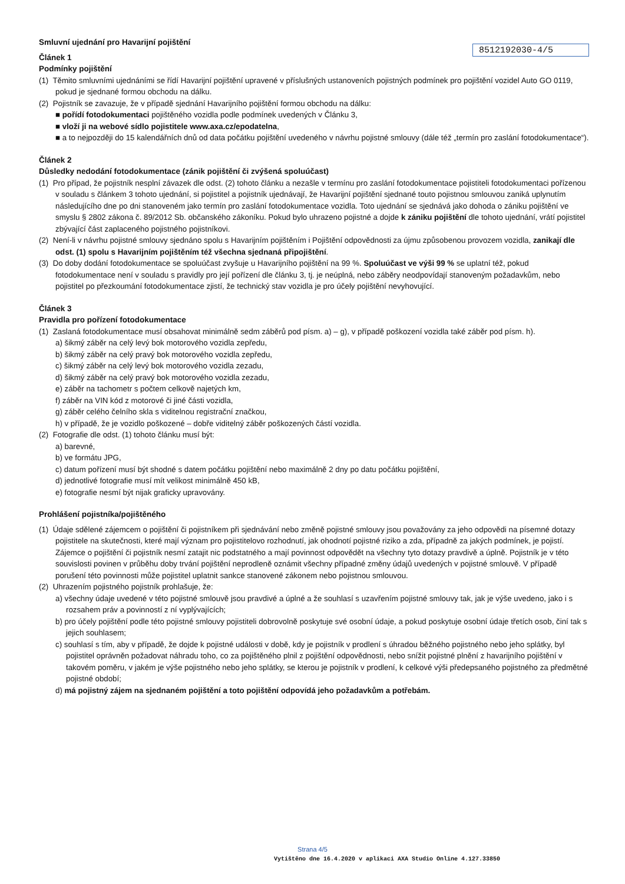Smluvní ujednání pro Havarijní pojištění
Článek 1
Podmínky pojištění
8512192030-4/5
(1) Těmito smluvními ujednáními se řídí Havarijní pojištění upravené v příslušných ustanoveních pojistných podmínek pro pojištění vozidel Auto GO 0119, pokud je sjednané formou obchodu na dálku.
(2) Pojistník se zavazuje, že v případě sjednání Havarijního pojištění formou obchodu na dálku:
■ pořídí fotodokumentaci pojištěného vozidla podle podmínek uvedených v Článku 3,
■ vloží ji na webové sídlo pojistitele www.axa.cz/epodatelna,
■ a to nejpozději do 15 kalendářních dnů od data počátku pojištění uvedeného v návrhu pojistné smlouvy (dále též „termín pro zaslání fotodokumentace“).
Článek 2
Důsledky nedodání fotodokumentace (zánik pojištění či zvýšená spoluúčast)
(1) Pro případ, že pojistník nesplní závazek dle odst. (2) tohoto článku a nezašle v termínu pro zaslání fotodokumentace pojistiteli fotodokumentaci pořízenou v souladu s článkem 3 tohoto ujednání, si pojistitel a pojistník ujednávají, že Havarijní pojištění sjednané touto pojistnou smlouvou zaniká uplynutím následujícího dne po dni stanoveném jako termín pro zaslání fotodokumentace vozidla. Toto ujednání se sjednává jako dohoda o zániku pojištění ve smyslu § 2802 zákona č. 89/2012 Sb. občanského zákoníku. Pokud bylo uhrazeno pojistné a dojde k zániku pojištění dle tohoto ujednání, vrátí pojistitel zbývající část zaplaceného pojistného pojistníkovi.
(2) Není-li v návrhu pojistné smlouvy sjednáno spolu s Havarijním pojištěním i Pojištění odpovědnosti za újmu způsobenou provozem vozidla, zanikají dle odst. (1) spolu s Havarijním pojištěním též všechna sjednaná připojištění.
(3) Do doby dodání fotodokumentace se spoluúčast zvyšuje u Havarijního pojištění na 99 %. Spoluúčast ve výši 99 % se uplatní též, pokud fotodokumentace není v souladu s pravidly pro její pořízení dle článku 3, tj. je neúplná, nebo záběry neodpovídají stanoveným požadavkům, nebo pojistitel po přezkoumání fotodokumentace zjistí, že technický stav vozidla je pro účely pojištění nevyhovující.
Článek 3
Pravidla pro pořízení fotodokumentace
(1) Zaslaná fotodokumentace musí obsahovat minimálně sedm záběrů pod písm. a) – g), v případě poškození vozidla také záběr pod písm. h).
a) šikmý záběr na celý levý bok motorového vozidla zepředu,
b) šikmý záběr na celý pravý bok motorového vozidla zepředu,
c) šikmý záběr na celý levý bok motorového vozidla zezadu,
d) šikmý záběr na celý pravý bok motorového vozidla zezadu,
e) záběr na tachometr s počtem celkově najetých km,
f) záběr na VIN kód z motorové či jiné části vozidla,
g) záběr celého čelního skla s viditelnou registrační značkou,
h) v případě, že je vozidlo poškozené – dobře viditelný záběr poškozených částí vozidla.
(2) Fotografie dle odst. (1) tohoto článku musí být:
a) barevné,
b) ve formátu JPG,
c) datum pořízení musí být shodné s datem počátku pojištění nebo maximálně 2 dny po datu počátku pojištění,
d) jednotlivé fotografie musí mít velikost minimálně 450 kB,
e) fotografie nesmí být nijak graficky upravovány.
Prohlášení pojistníka/pojištěného
(1) Údaje sdělené zájemcem o pojištění či pojistníkem při sjednávání nebo změně pojistné smlouvy jsou považovány za jeho odpovědi na písemné dotazy pojistitele na skutečnosti, které mají význam pro pojistitelovo rozhodnutí, jak ohodnotí pojistné riziko a zda, případně za jakých podmínek, je pojistí. Zájemce o pojištění či pojistník nesmí zatajit nic podstatného a mají povinnost odpovědět na všechny tyto dotazy pravdivě a úplně. Pojistník je v této souvislosti povinen v průběhu doby trvání pojištění neprodleně oznámit všechny případné změny údajů uvedených v pojistné smlouvě. V případě porušení této povinnosti může pojistitel uplatnit sankce stanovené zákonem nebo pojistnou smlouvou.
(2) Uhrazením pojistného pojistník prohlašuje, že:
a) všechny údaje uvedené v této pojistné smlouvě jsou pravdivé a úplné a že souhlasí s uzavřením pojistné smlouvy tak, jak je výše uvedeno, jako i s rozsahem práv a povinností z ní vyplývajících;
b) pro účely pojištění podle této pojistné smlouvy pojistiteli dobrovolně poskytuje své osobní údaje, a pokud poskytuje osobní údaje třetích osob, činí tak s jejich souhlasem;
c) souhlasí s tím, aby v případě, že dojde k pojistné události v době, kdy je pojistník v prodlení s úhradou běžného pojistného nebo jeho splátky, byl pojistitel oprávněn požadovat náhradu toho, co za pojištěného plnil z pojištění odpovědnosti, nebo snížit pojistné plnění z havarijního pojištění v takovém poměru, v jakém je výše pojistného nebo jeho splátky, se kterou je pojistník v prodlení, k celkové výši předepsaného pojistného za předmětné pojistné období;
d) má pojistný zájem na sjednaném pojištění a toto pojištění odpovídá jeho požadavkům a potřebám.
Strana 4/5
Vytištěno dne 16.4.2020 v aplikaci AXA Studio Online 4.127.33850